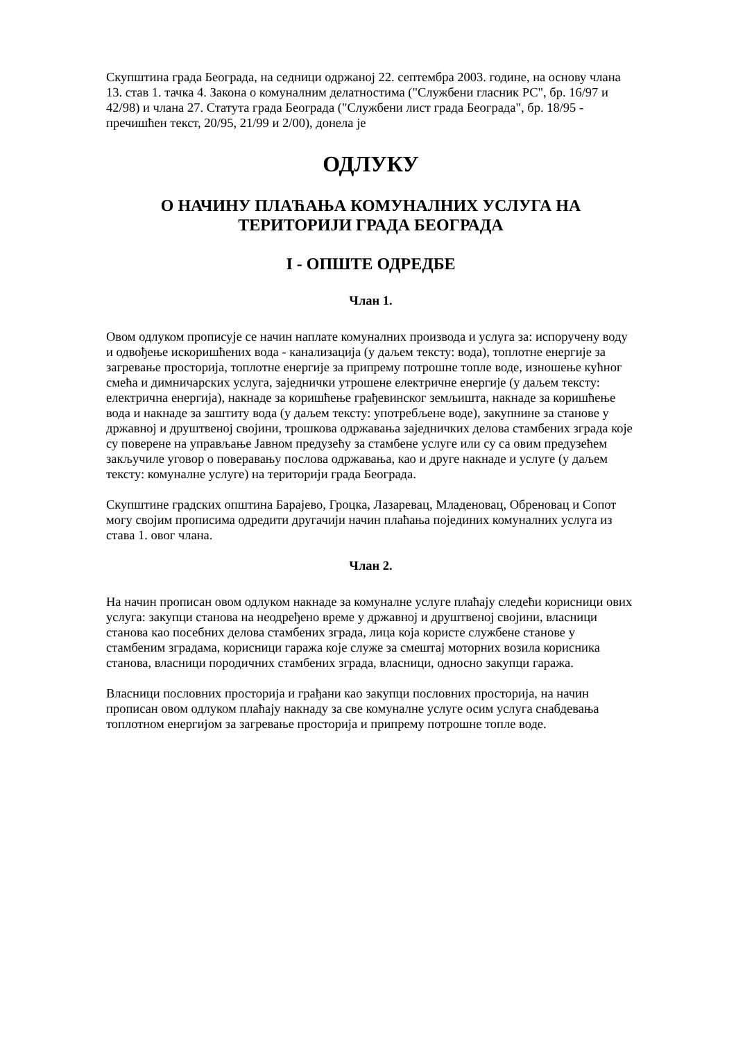Скупштина града Београда, на седници одржаној 22. септембра 2003. године, на основу члана 13. став 1. тачка 4. Закона о комуналним делатностима ("Службени гласник РС", бр. 16/97 и 42/98) и члана 27. Статута града Београда ("Службени лист града Београда", бр. 18/95 - пречишћен текст, 20/95, 21/99 и 2/00), донела је
ОДЛУКУ
О НАЧИНУ ПЛАЋАЊА КОМУНАЛНИХ УСЛУГА НА ТЕРИТОРИЈИ ГРАДА БЕОГРАДА
I - ОПШТЕ ОДРЕДБЕ
Члан 1.
Овом одлуком прописује се начин наплате комуналних производа и услуга за: испоручену воду и одвођење искоришћених вода - канализација (у даљем тексту: вода), топлотне енергије за загревање просторија, топлотне енергије за припрему потрошне топле воде, изношење кућног смећа и димничарских услуга, заједнички утрошене електричне енергије (у даљем тексту: електрична енергија), накнаде за коришћење грађевинског земљишта, накнаде за коришћење вода и накнаде за заштиту вода (у даљем тексту: употребљене воде), закупнине за станове у државној и друштвеној својини, трошкова одржавања заједничких делова стамбених зграда које су поверене на управљање Јавном предузећу за стамбене услуге или су са овим предузећем закључиле уговор о поверавању послова одржавања, као и друге накнаде и услуге (у даљем тексту: комуналне услуге) на територији града Београда.
Скупштине градских општина Барајево, Гроцка, Лазаревац, Младеновац, Обреновац и Сопот могу својим прописима одредити другачији начин плаћања појединих комуналних услуга из става 1. овог члана.
Члан 2.
На начин прописан овом одлуком накнаде за комуналне услуге плаћају следећи корисници ових услуга: закупци станова на неодређено време у државној и друштвеној својини, власници станова као посебних делова стамбених зграда, лица која користе службене станове у стамбеним зградама, корисници гаража које служе за смештај моторних возила корисника станова, власници породичних стамбених зграда, власници, односно закупци гаража.
Власници пословних просторија и грађани као закупци пословних просторија, на начин прописан овом одлуком плаћају накнаду за све комуналне услуге осим услуга снабдевања топлотном енергијом за загревање просторија и припрему потрошне топле воде.